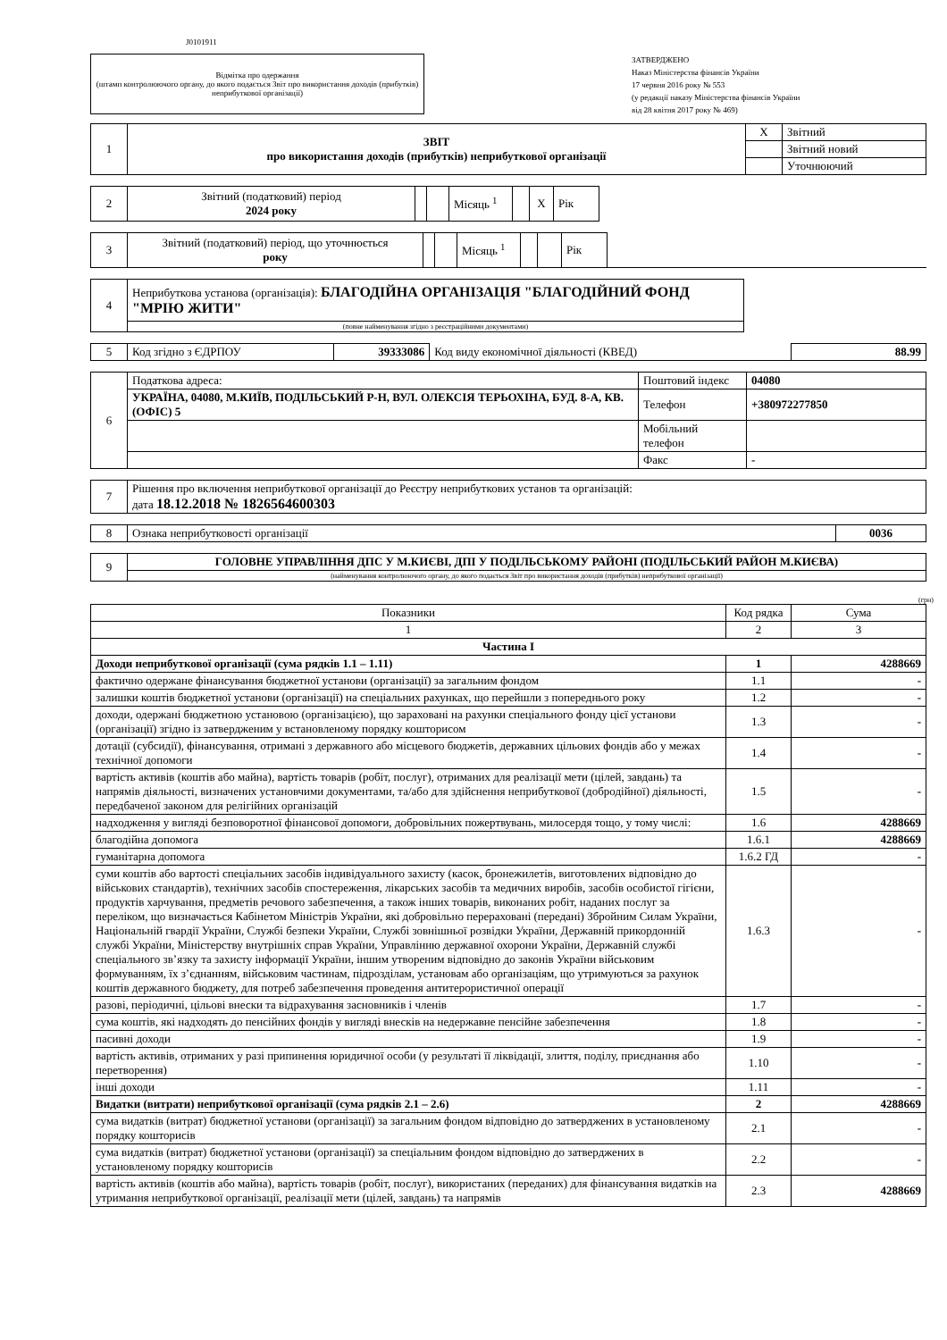J0101911
Відмітка про одержання
(штамп контролюючого органу, до якого подається Звіт про використання доходів (прибутків) неприбуткової організації)
ЗАТВЕРДЖЕНО
Наказ Міністерства фінансів України
17 червня 2016 року № 553
(у редакції наказу Міністерства фінансів України
від 28 квітня 2017 року № 469)
| 1 | ЗВІТ про використання доходів (прибутків) неприбуткової організації | X | Звітний |
| | | | Звітний новий |
| | | | Уточнюючий |
| 2 | Звітний (податковий) період 2024 року | | | Місяць <sup>1</sup> | | X | Рік |
| 3 | Звітний (податковий) період, що уточнюється року | | | Місяць <sup>1</sup> | | | Рік | |
| 4 | Неприбуткова установа (організація): БЛАГОДІЙНА ОРГАНІЗАЦІЯ "БЛАГОДІЙНИЙ ФОНД "МРІЮ ЖИТИ" |
| | (повне найменування згідно з реєстраційними документами) |
| 5 | Код згідно з ЄДРПОУ | 39333086 | Код виду економічної діяльності (КВЕД) | 88.99 |
| 6 | Податкова адреса: | Поштовий індекс | 04080 |
| | УКРАЇНА, 04080, М.КИЇВ, ПОДІЛЬСЬКИЙ Р-Н, ВУЛ. ОЛЕКСІЯ ТЕРЬОХІНА, БУД. 8-А, КВ. (ОФІС) 5 | Телефон | +380972277850 |
| | | Мобільний телефон | |
| | | Факс | - |
| 7 | Рішення про включення неприбуткової організації до Реєстру неприбуткових установ та організацій: дата 18.12.2018 № 1826564600303 |
| 8 | Ознака неприбутковості організації | 0036 |
| 9 | ГОЛОВНЕ УПРАВЛІННЯ ДПС У М.КИЄВІ, ДПІ У ПОДІЛЬСЬКОМУ РАЙОНІ (ПОДІЛЬСЬКИЙ РАЙОН М.КИЄВА) |
| | (найменування контролюючого органу, до якого подається Звіт про використання доходів (прибутків) неприбуткової організації) |
(грн)
| Показники | Код рядка | Сума |
| --- | --- | --- |
| 1 | 2 | 3 |
| Частина I | | |
| Доходи неприбуткової організації (сума рядків 1.1 – 1.11) | 1 | 4288669 |
| фактично одержане фінансування бюджетної установи (організації) за загальним фондом | 1.1 | - |
| залишки коштів бюджетної установи (організації) на спеціальних рахунках, що перейшли з попереднього року | 1.2 | - |
| доходи, одержані бюджетною установою (організацією), що зараховані на рахунки спеціального фонду цієї установи (організації) згідно із затвердженим у встановленому порядку кошторисом | 1.3 | - |
| дотації (субсидії), фінансування, отримані з державного або місцевого бюджетів, державних цільових фондів або у межах технічної допомоги | 1.4 | - |
| вартість активів (коштів або майна), вартість товарів (робіт, послуг), отриманих для реалізації мети (цілей, завдань) та напрямів діяльності, визначених установчими документами, та/або для здійснення неприбуткової (добродійної) діяльності, передбаченої законом для релігійних організацій | 1.5 | - |
| надходження у вигляді безповоротної фінансової допомоги, добровільних пожертвувань, милосердя тощо, у тому числі: | 1.6 | 4288669 |
| благодійна допомога | 1.6.1 | 4288669 |
| гуманітарна допомога | 1.6.2 ГД | - |
| суми коштів або вартості спеціальних засобів індивідуального захисту (касок, бронежилетів, виготовлених відповідно до військових стандартів), технічних засобів спостереження, лікарських засобів та медичних виробів, засобів особистої гігієни, продуктів харчування, предметів речового забезпечення, а також інших товарів, виконаних робіт, наданих послуг за переліком, що визначається Кабінетом Міністрів України, які добровільно перераховані (передані) Збройним Силам України, Національній гвардії України, Службі безпеки України, Службі зовнішньої розвідки України, Державній прикордонній службі України, Міністерству внутрішніх справ України, Управлінню державної охорони України, Державній службі спеціального зв’язку та захисту інформації України, іншим утвореним відповідно до законів України військовим формуванням, їх з’єднанням, військовим частинам, підрозділам, установам або організаціям, що утримуються за рахунок коштів державного бюджету, для потреб забезпечення проведення антитерористичної операції | 1.6.3 | - |
| разові, періодичні, цільові внески та відрахування засновників і членів | 1.7 | - |
| сума коштів, які надходять до пенсійних фондів у вигляді внесків на недержавне пенсійне забезпечення | 1.8 | - |
| пасивні доходи | 1.9 | - |
| вартість активів, отриманих у разі припинення юридичної особи (у результаті її ліквідації, злиття, поділу, приєднання або перетворення) | 1.10 | - |
| інші доходи | 1.11 | - |
| Видатки (витрати) неприбуткової організації (сума рядків 2.1 – 2.6) | 2 | 4288669 |
| сума видатків (витрат) бюджетної установи (організації) за загальним фондом відповідно до затверджених в установленому порядку кошторисів | 2.1 | - |
| сума видатків (витрат) бюджетної установи (організації) за спеціальним фондом відповідно до затверджених в установленому порядку кошторисів | 2.2 | - |
| вартість активів (коштів або майна), вартість товарів (робіт, послуг), використаних (переданих) для фінансування видатків на утримання неприбуткової організації, реалізації мети (цілей, завдань) та напрямів | 2.3 | 4288669 |